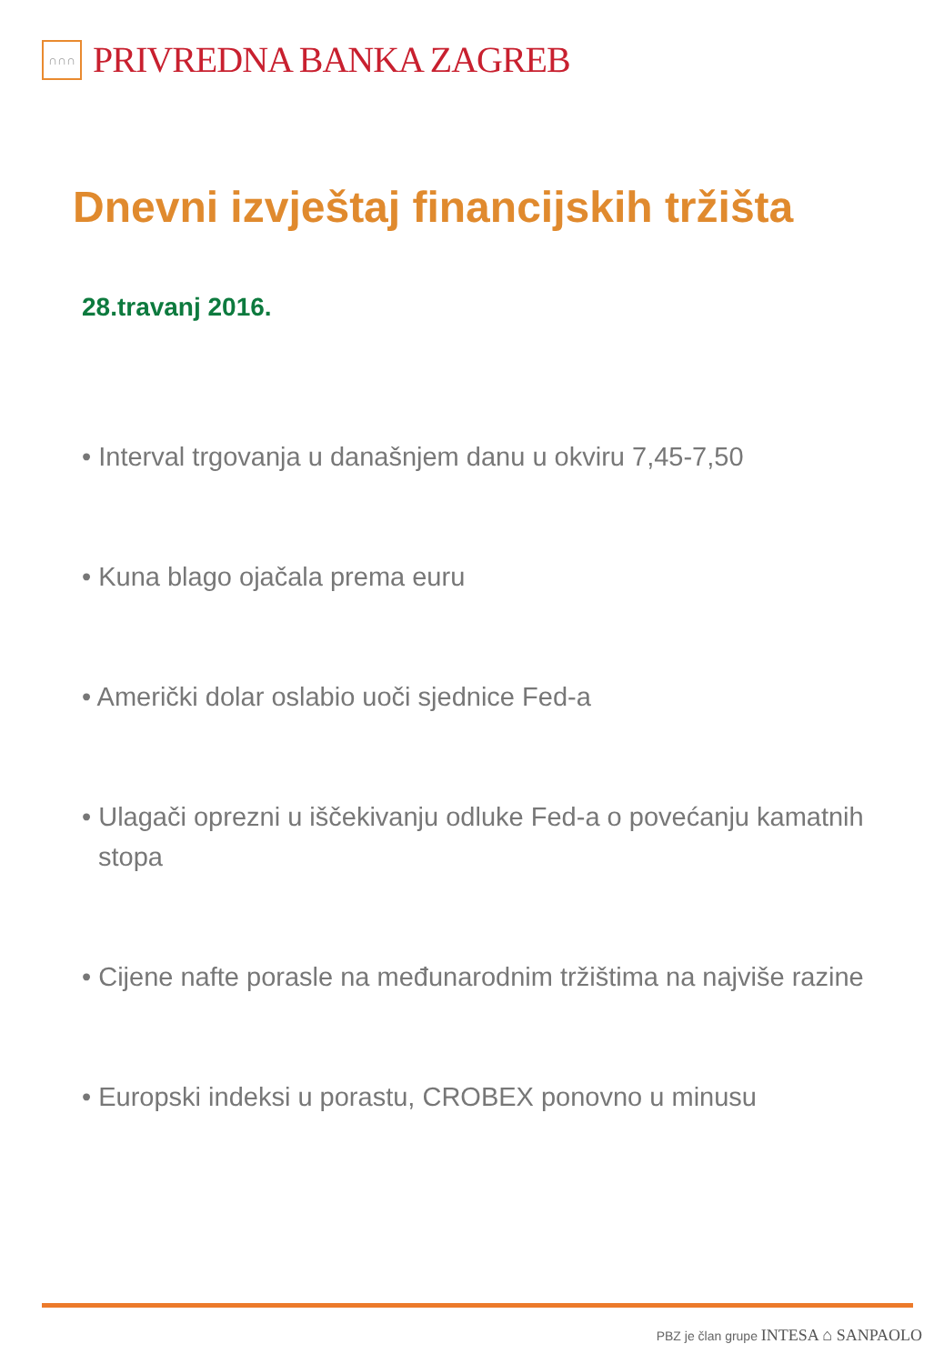∩∩∩
PRIVREDNA BANKA ZAGREB
Dnevni izvještaj financijskih tržišta
28.travanj 2016.
• Interval trgovanja u današnjem danu u okviru 7,45-7,50
• Kuna blago ojačala prema euru
• Američki dolar oslabio uoči sjednice Fed-a
• Ulagači oprezni u iščekivanju odluke Fed-a o povećanju kamatnih stopa
• Cijene nafte porasle na međunarodnim tržištima na najviše razine
• Europski indeksi u porastu, CROBEX ponovno u minusu
PBZ je član grupe INTESA ⌂ SANPAOLO